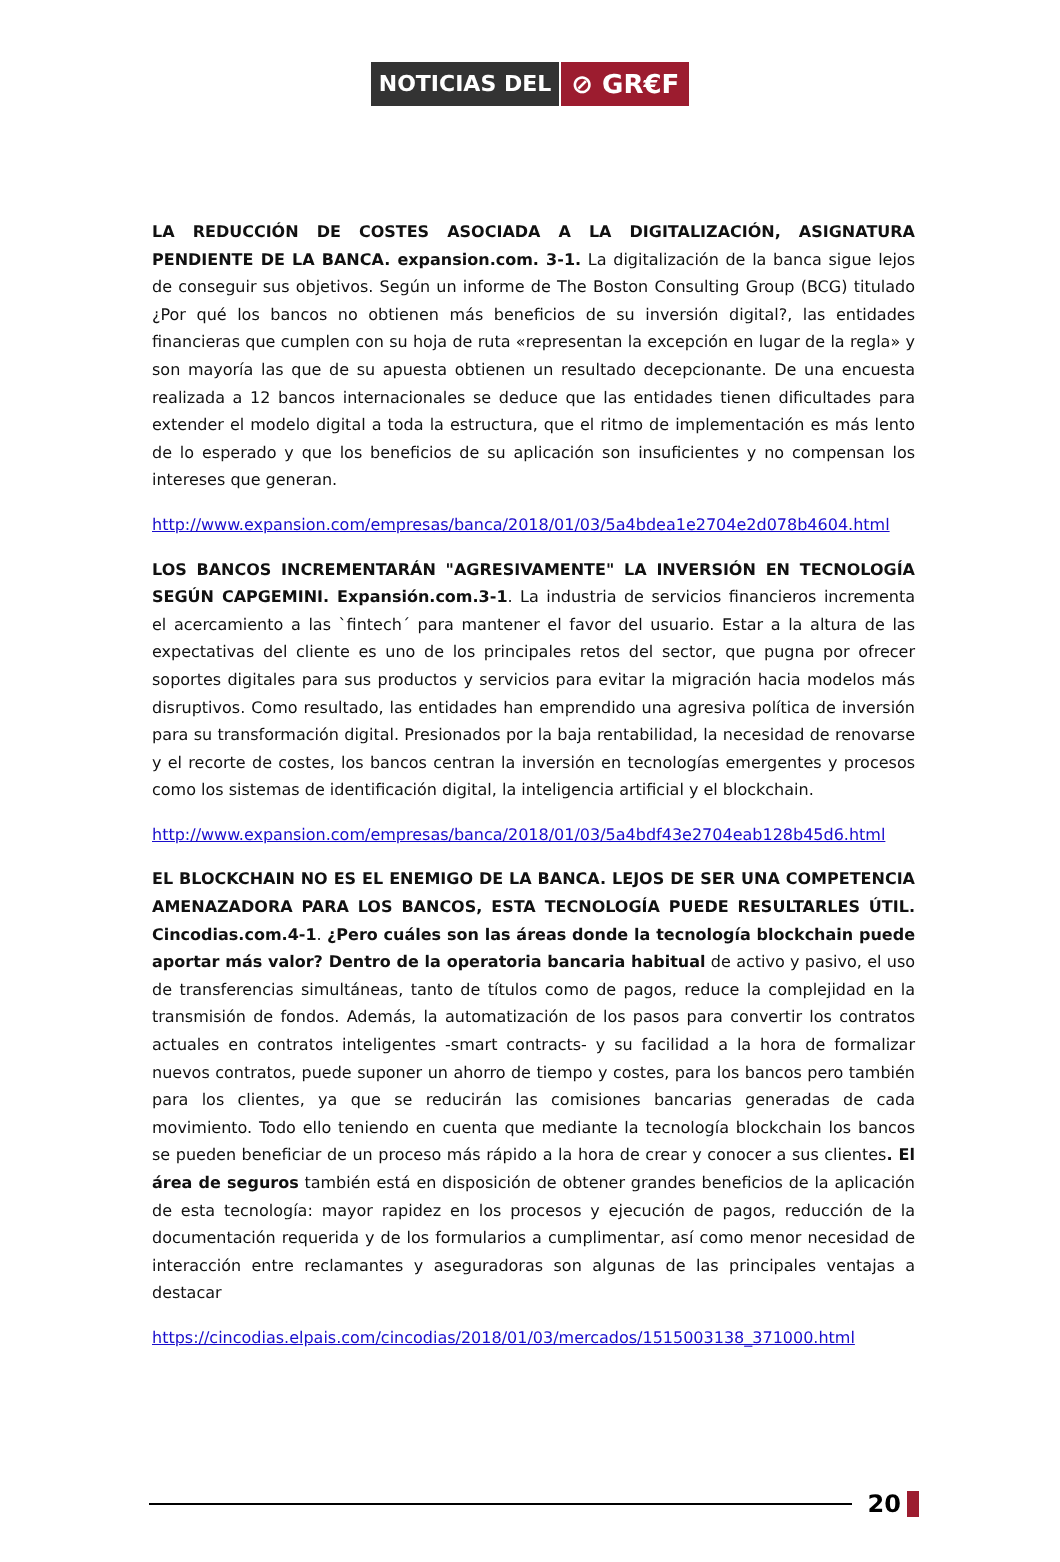NOTICIAS DEL
⊘ GR€F
LA REDUCCIÓN DE COSTES ASOCIADA A LA DIGITALIZACIÓN, ASIGNATURA PENDIENTE DE LA BANCA. expansion.com. 3-1. La digitalización de la banca sigue lejos de conseguir sus objetivos. Según un informe de The Boston Consulting Group (BCG) titulado ¿Por qué los bancos no obtienen más beneficios de su inversión digital?, las entidades financieras que cumplen con su hoja de ruta «representan la excepción en lugar de la regla» y son mayoría las que de su apuesta obtienen un resultado decepcionante. De una encuesta realizada a 12 bancos internacionales se deduce que las entidades tienen dificultades para extender el modelo digital a toda la estructura, que el ritmo de implementación es más lento de lo esperado y que los beneficios de su aplicación son insuficientes y no compensan los intereses que generan.
http://www.expansion.com/empresas/banca/2018/01/03/5a4bdea1e2704e2d078b4604.html
LOS BANCOS INCREMENTARÁN "AGRESIVAMENTE" LA INVERSIÓN EN TECNOLOGÍA SEGÚN CAPGEMINI. Expansión.com.3-1. La industria de servicios financieros incrementa el acercamiento a las `fintech´ para mantener el favor del usuario. Estar a la altura de las expectativas del cliente es uno de los principales retos del sector, que pugna por ofrecer soportes digitales para sus productos y servicios para evitar la migración hacia modelos más disruptivos. Como resultado, las entidades han emprendido una agresiva política de inversión para su transformación digital. Presionados por la baja rentabilidad, la necesidad de renovarse y el recorte de costes, los bancos centran la inversión en tecnologías emergentes y procesos como los sistemas de identificación digital, la inteligencia artificial y el blockchain.
http://www.expansion.com/empresas/banca/2018/01/03/5a4bdf43e2704eab128b45d6.html
EL BLOCKCHAIN NO ES EL ENEMIGO DE LA BANCA. LEJOS DE SER UNA COMPETENCIA AMENAZADORA PARA LOS BANCOS, ESTA TECNOLOGÍA PUEDE RESULTARLES ÚTIL. Cincodias.com.4-1. ¿Pero cuáles son las áreas donde la tecnología blockchain puede aportar más valor? Dentro de la operatoria bancaria habitual de activo y pasivo, el uso de transferencias simultáneas, tanto de títulos como de pagos, reduce la complejidad en la transmisión de fondos. Además, la automatización de los pasos para convertir los contratos actuales en contratos inteligentes -smart contracts- y su facilidad a la hora de formalizar nuevos contratos, puede suponer un ahorro de tiempo y costes, para los bancos pero también para los clientes, ya que se reducirán las comisiones bancarias generadas de cada movimiento. Todo ello teniendo en cuenta que mediante la tecnología blockchain los bancos se pueden beneficiar de un proceso más rápido a la hora de crear y conocer a sus clientes. El área de seguros también está en disposición de obtener grandes beneficios de la aplicación de esta tecnología: mayor rapidez en los procesos y ejecución de pagos, reducción de la documentación requerida y de los formularios a cumplimentar, así como menor necesidad de interacción entre reclamantes y aseguradoras son algunas de las principales ventajas a destacar
https://cincodias.elpais.com/cincodias/2018/01/03/mercados/1515003138_371000.html
20